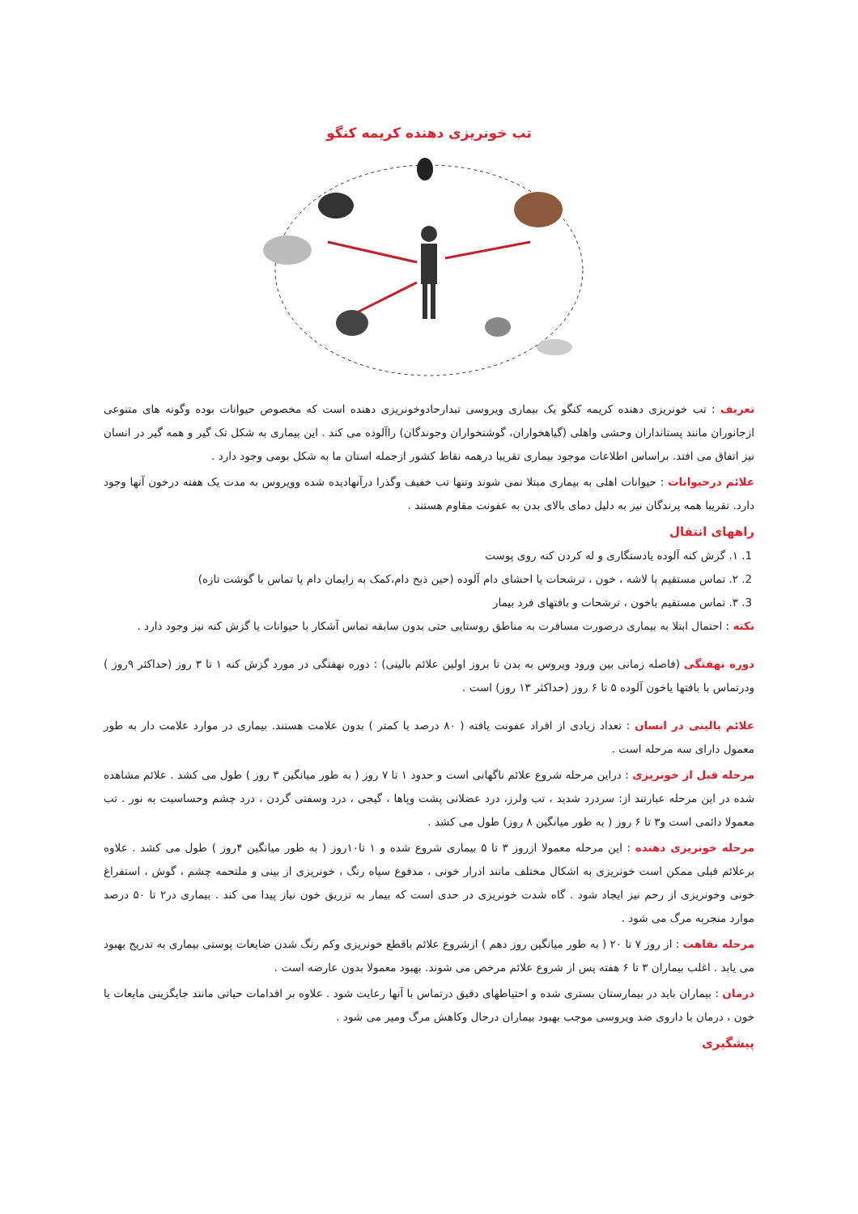تب خونریزی دهنده کریمه کنگو
تعریف : تب خونریزی دهنده کریمه کنگو یک بیماری ویروسی تبدارحادوخونریزی دهنده است که مخصوص حیوانات بوده وگونه های متنوعی ازجانوران مانند پستانداران وحشی واهلی (گیاهخواران، گوشتخواران وجوندگان) راآلوده می کند . این بیماری به شکل تک گیر و همه گیر در انسان نیز اتفاق می افتد. براساس اطلاعات موجود بیماری تقریبا درهمه نقاط کشور ازجمله استان ما به شکل بومی وجود دارد .
علائم درحیوانات : حیوانات اهلی به بیماری مبتلا نمی شوند وتنها تب خفیف وگذرا درآنهادیده شده وویروس به مدت یک هفته درخون آنها وجود دارد. تقریبا همه پرندگان نیز به دلیل دمای بالای بدن به عفونت مقاوم هستند .
راههای انتقال
1. ۱. گزش کنه آلوده یادستگاری و له کردن کنه روی پوست
2. ۲. تماس مستقیم با لاشه ، خون ، ترشحات یا احشای دام آلوده (حین ذبح دام،کمک به زایمان دام یا تماس با گوشت تازه)
3. ۳. تماس مستقیم باخون ، ترشحات و بافتهای فرد بیمار
نکته : احتمال ابتلا به بیماری درصورت مسافرت به مناطق روستایی حتی بدون سابقه تماس آشکار با حیوانات یا گزش کنه نیز وجود دارد .
دوره نهفتگی (فاصله زمانی بین ورود ویروس به بدن تا بروز اولین علائم بالینی) : دوره نهفتگی در مورد گزش کنه ۱ تا ۳ روز (حداکثر ۹روز ) ودرتماس با بافتها یاخون آلوده ۵ تا ۶ روز (حداکثر ۱۳ روز) است .
علائم بالینی در انسان : تعداد زیادی از افراد عفونت یافته ( ۸۰ درصد یا کمتر ) بدون علامت هستند. بیماری در موارد علامت دار به طور معمول دارای سه مرحله است .
مرحله قبل از خونریزی : دراین مرحله شروع علائم ناگهانی است و حدود ۱ تا ۷ روز ( به طور میانگین ۳ روز ) طول می کشد . علائم مشاهده شده در این مرحله عبارتند از: سردرد شدید ، تب ولرز، درد عضلانی پشت وپاها ، گیجی ، درد وسفتی گردن ، درد چشم وحساسیت به نور . تب معمولا دائمی است و۳ تا ۶ روز ( به طور میانگین ۸ روز) طول می کشد .
مرحله خونریزی دهنده : این مرحله معمولا ازروز ۳ تا ۵ بیماری شروع شده و ۱ تا۱۰روز ( به طور میانگین ۴روز ) طول می کشد . علاوه برعلائم قبلی ممکن است خونریزی به اشکال مختلف مانند ادرار خونی ، مدفوع سیاه رنگ ، خونریزی از بینی و ملتحمه چشم ، گوش ، استفراغ خونی وخونریزی از رحم نیز ایجاد شود . گاه شدت خونریزی در حدی است که بیمار به تزریق خون نیاز پیدا می کند . بیماری در۲ تا ۵۰ درصد موارد منجربه مرگ می شود .
مرحله نقاهت : از روز ۷ تا ۲۰ ( به طور میانگین روز دهم ) ازشروع علائم باقطع خونریزی وکم رنگ شدن ضایعات پوستی بیماری به تدریج بهبود می یابد . اغلب بیماران ۳ تا ۶ هفته پس از شروع علائم مرخص می شوند. بهبود معمولا بدون عارضه است .
درمان : بیماران باید در بیمارستان بستری شده و احتیاطهای دقیق درتماس با آنها رعایت شود . علاوه بر اقدامات حیاتی مانند جایگزینی مایعات یا خون ، درمان با داروی ضد ویروسی موجب بهبود بیماران درحال وکاهش مرگ ومیر می شود .
پیشگیری